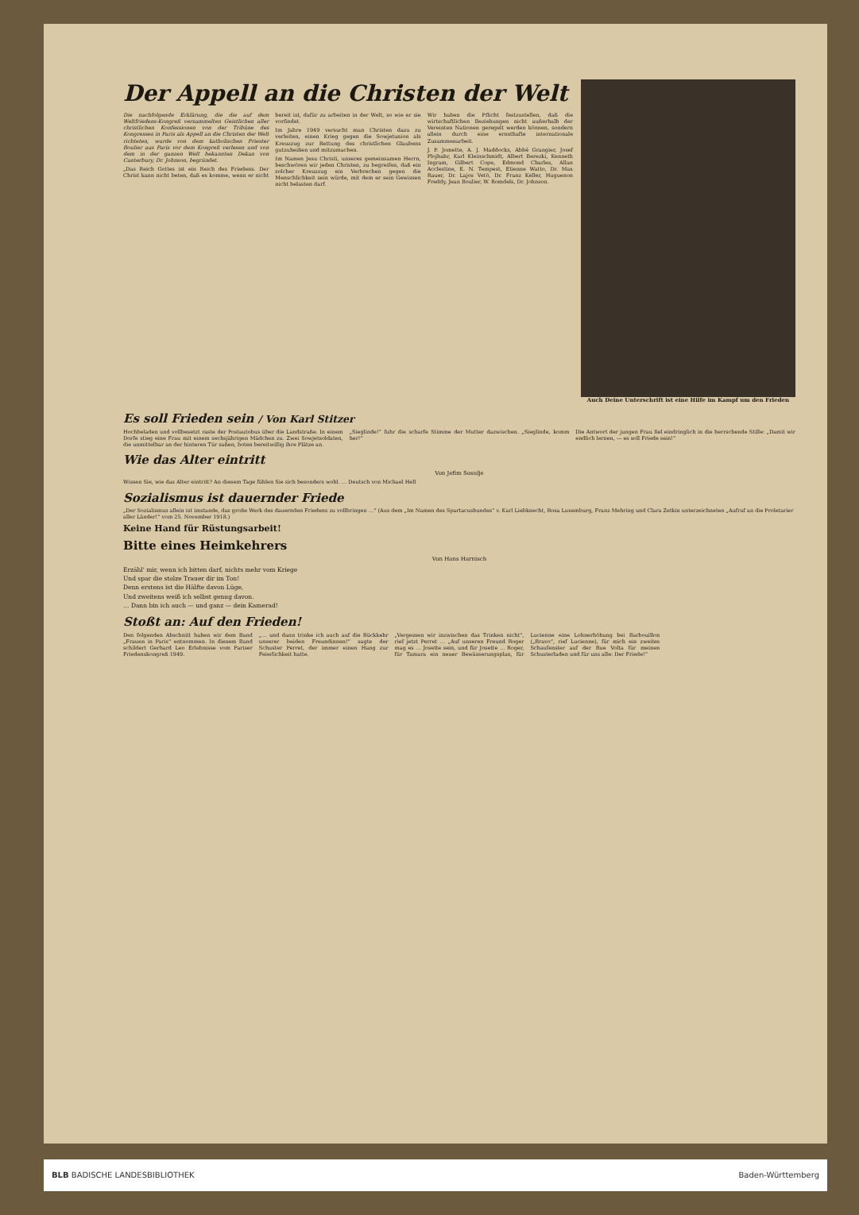Der Appell an die Christen der Welt
Die nachfolgende Erklärung, die die auf dem Weltfriedens-Kongreß versammelten Geistlichen aller christlichen Konfessionen von der Tribüne des Kongresses in Paris als Appell an die Christen der Welt richteten, wurde von dem katholischen Priester Boulier aus Paris vor dem Kongreß verlesen und von dem in der ganzen Welt bekannten Dekan von Canterbury, Dr. Johnson, begründet.
„Das Reich Gottes ist ein Reich des Friedens. Der Christ kann nicht beten, daß es komme, wenn er nicht bereit ist, dafür zu arbeiten in der Welt, so wie er sie vorfindet.
Im Jahre 1949 versucht man Christen dazu zu verleiten, einen Krieg gegen die Sowjetunion als Kreuzzug zur Rettung des christlichen Glaubens gutzuheißen und mitzumachen.
Im Namen Jesu Christi, unseres gemeinsamen Herrn, beschwören wir jeden Christen, zu begreifen, daß ein solcher Kreuzzug ein Verbrechen gegen die Menschlichkeit sein würde, mit dem er sein Gewissen nicht belasten darf.
Wir haben die Pflicht festzustellen, daß die wirtschaftlichen Beziehungen nicht außerhalb der Vereinten Nationen geregelt werden können, sondern allein durch eine ernsthafte internationale Zusammenarbeit.
J. P. Jomette, A. J. Maddocks, Abbé Grangier, Josef Plojhahr, Karl Kleinschmidt, Albert Berezki, Kenneth Ingram, Gilbert Cope, Edmond Charles, Allan Acclestine, E. N. Tempest, Etienne Watto, Dr. Max Rauer, Dr. Lajos Vetö, Dr. Franz Keller, Huguenon Freddy, Jean Boulier, W. Romdels, Dr. Johnson.
Auch Deine Unterschrift ist eine Hilfe im Kampf um den Frieden
Es soll Frieden sein / Von Karl Stitzer
Hochbeladen und vollbesetzt raste der Postautobus über die Landstraße. In einem Dorfe stieg eine Frau mit einem sechsjährigen Mädchen zu. Zwei Sowjetsoldaten, die unmittelbar an der hinteren Tür saßen, boten bereitwillig ihre Plätze an.
„Sieglinde!“ fuhr die scharfe Stimme der Mutter dazwischen. „Sieglinde, komm her!“
Die Antwort der jungen Frau fiel eindringlich in die herrschende Stille: „Damit wir endlich lernen, — es soll Friede sein!“
Wie das Alter eintritt
Von Jefim Sosulje
Wissen Sie, wie das Alter eintritt? An diesem Tage fühlen Sie sich besonders wohl. … Deutsch von Michael Hell
Sozialismus ist dauernder Friede
„Der Sozialismus allein ist imstande, das große Werk des dauernden Friedens zu vollbringen …“ (Aus dem „Im Namen des Spartacusbundes“ v. Karl Liebknecht, Rosa Luxemburg, Franz Mehring und Clara Zetkin unterzeichneten „Aufruf an die Proletarier aller Länder!“ vom 25. November 1918.)
Keine Hand für Rüstungsarbeit!
Bitte eines Heimkehrers
Von Hans Harnisch
Erzähl' mir, wenn ich bitten darf, nichts mehr vom Kriege
Und spar die stolze Trauer dir im Ton!
Denn erstens ist die Hälfte davon Lüge,
Und zweitens weiß ich selbst genug davon.
… Dann bin ich auch — und ganz — dein Kamerad!
Stoßt an: Auf den Frieden!
Den folgenden Abschnitt haben wir dem Band „Frauen in Paris“ entnommen. In diesem Band schildert Gerhard Leo Erlebnisse vom Pariser Friedenskongreß 1949.
„… und dann trinke ich auch auf die Rückkehr unserer beiden Freundinnen!“ sagte der Schuster Perret, der immer einen Hang zur Feierlichkeit hatte.
„Vergessen wir inzwischen das Trinken nicht“, rief jetzt Perret … „Auf unseren Freund Roger mag es … Josette sein, und für Josette … Roger, für Tamara ein neuer Bewässerungsplan, für Lucienne eine Lohnerhöhung bei Barbouillon („Bravo“, rief Lucienne), für mich ein zweites Schaufenster auf der Rue Volta für meinen Schusterladen und für uns alle: Der Friede!“
BLB BADISCHE LANDESBIBLIOTHEK Baden-Württemberg